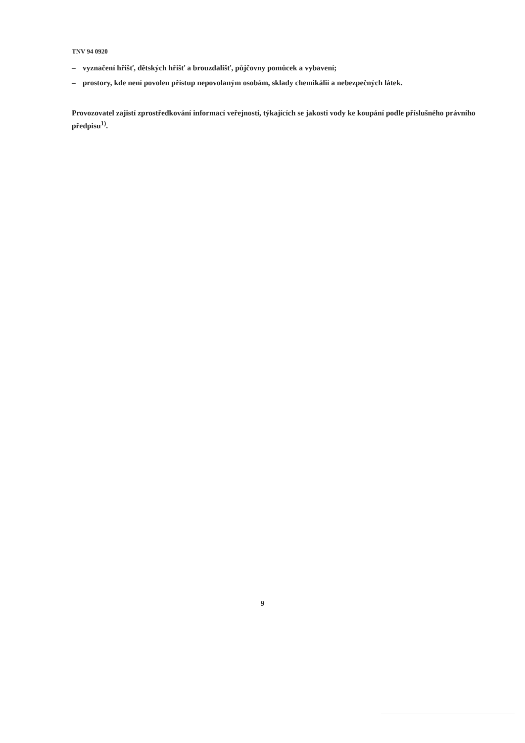TNV 94 0920
– vyznačení hřišť, dětských hřišť a brouzdališť, půjčovny pomůcek a vybavení;
– prostory, kde není povolen přístup nepovolaným osobám, sklady chemikálií a nebezpečných látek.
Provozovatel zajistí zprostředkování informací veřejnosti, týkajících se jakosti vody ke koupání podle příslušného právního předpisu<sup>1)</sup>.
9